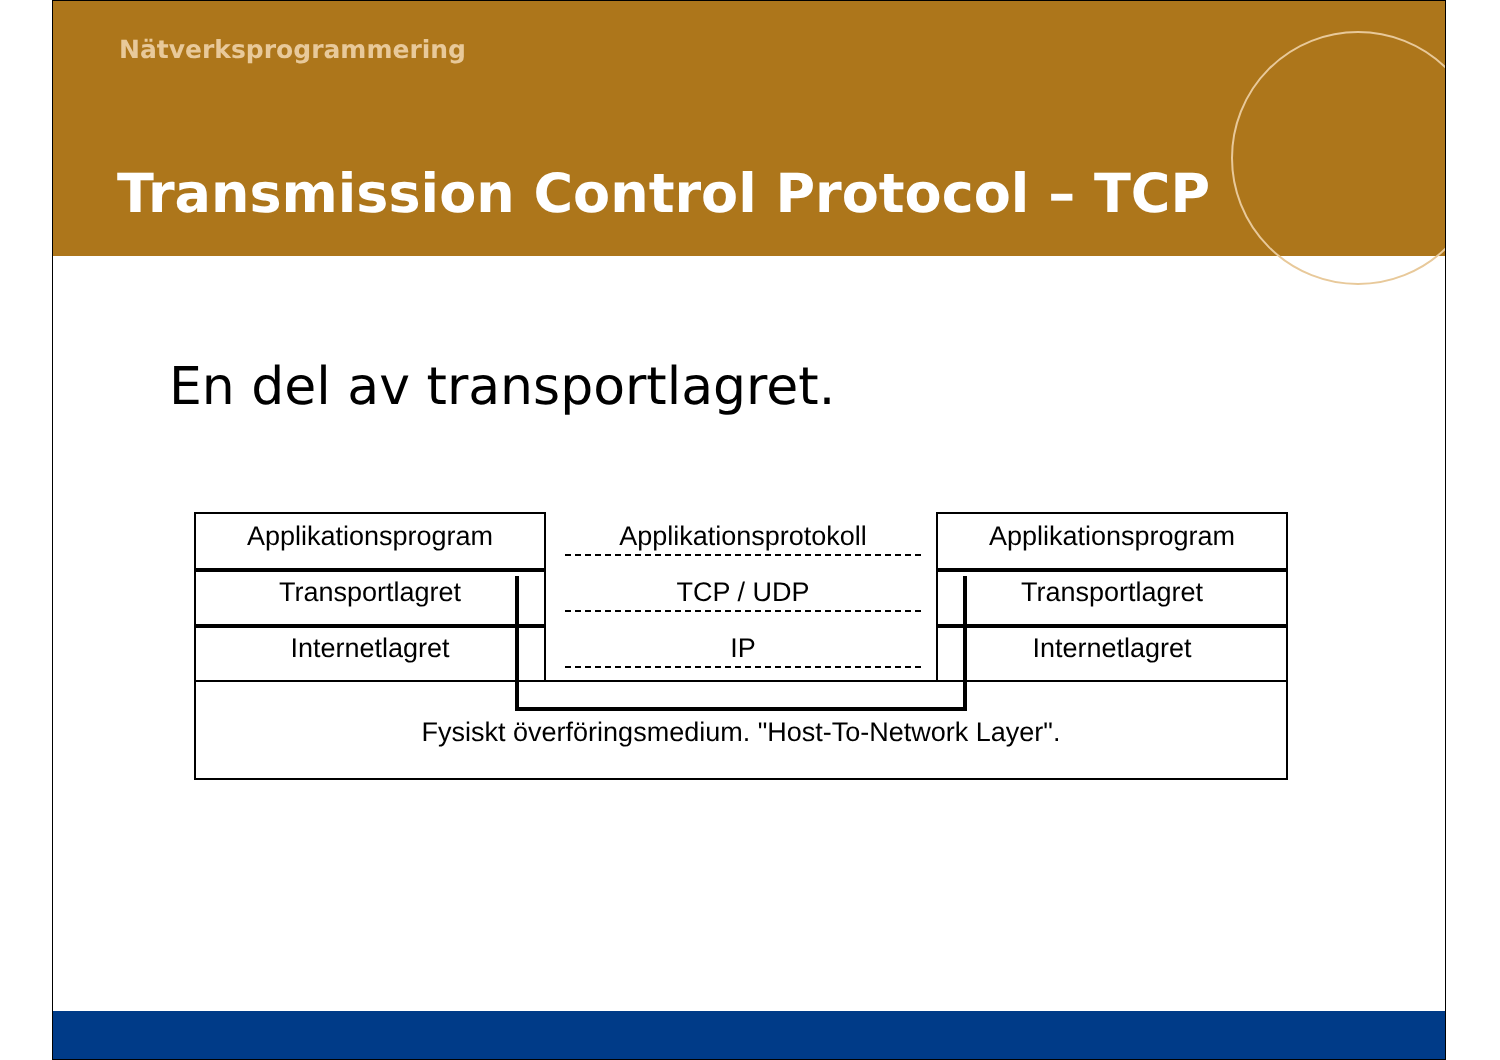Nätverksprogrammering
Transmission Control Protocol – TCP
En del av transportlagret.
Applikationsprogram
Transportlagret
Internetlagret
Applikationsprotokoll
TCP / UDP
IP
Applikationsprogram
Transportlagret
Internetlagret
Fysiskt överföringsmedium. "Host-To-Network Layer".